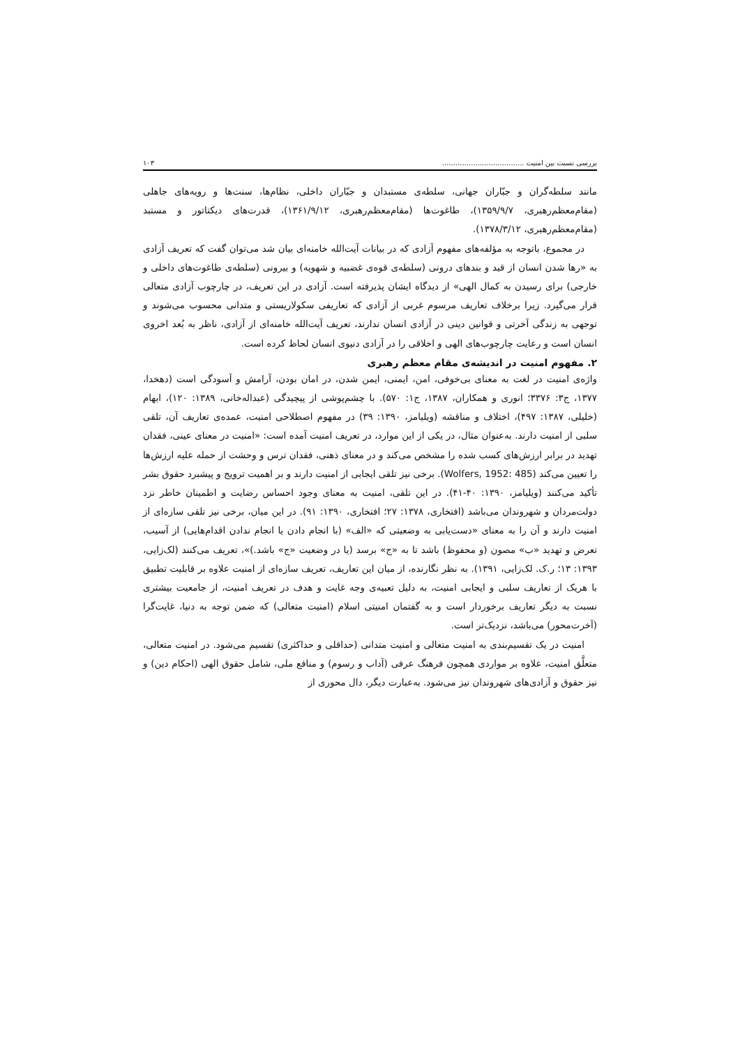بررسی نسبت بین امنیت ..................................... ۱۰۳
مانند سلطه‌گران و جبّاران جهانی، سلطه‌ی مستبدان و جبّاران داخلی، نظام‌ها، سنت‌ها و رویه‌های جاهلی (مقام‌معظم‌رهبری، ۱۳۵۹/۹/۷)، طاغوت‌ها (مقام‌معظم‌رهبری، ۱۳۶۱/۹/۱۲)، قدرت‌های دیکتاتور و مستبد (مقام‌معظم‌رهبری، ۱۳۷۸/۳/۱۲).
در مجموع، باتوجه به مؤلفه‌های مفهوم آزادی که در بیانات آیت‌الله خامنه‌ای بیان شد می‌توان گفت که تعریف آزادی به «رها شدن انسان از قید و بندهای درونی (سلطه‌ی قوه‌ی غضبیه و شهویه) و بیرونی (سلطه‌ی طاغوت‌های داخلی و خارجی) برای رسیدن به کمال الهی» از دیدگاه ایشان پذیرفته است. آزادی در این تعریف، در چارچوب آزادی متعالی قرار می‌گیرد. زیرا برخلاف تعاریف مرسوم غربی از آزادی که تعاریفی سکولاریستی و متدانی محسوب می‌شوند و توجهی به زندگی آخرتی و قوانین دینی در آزادی انسان ندارند، تعریف آیت‌الله خامنه‌ای از آزادی، ناظر به بُعد اخروی انسان است و رعایت چارچوب‌های الهی و اخلاقی را در آزادی دنیوی انسان لحاظ کرده است.
۲. مفهوم امنیت در اندیشه‌ی مقام معظم رهبری
واژه‌ی امنیت در لغت به معنای بی‌خوفی، امن، ایمنی، ایمن شدن، در امان بودن، آرامش و آسودگی است (دهخدا، ۱۳۷۷، ج۳: ۳۳۷۶؛ انوری و همکاران، ۱۳۸۷، ج۱: ۵۷۰). با چشم‌پوشی از پیچیدگی (عبداله‌خانی، ۱۳۸۹: ۱۲۰)، ابهام (خلیلی، ۱۳۸۷: ۴۹۷)، اختلاف و مناقشه (ویلیامز، ۱۳۹۰: ۳۹) در مفهوم اصطلاحی امنیت، عمده‌ی تعاریف آن، تلقی سلبی از امنیت دارند. به‌عنوان مثال، در یکی از این موارد، در تعریف امنیت آمده است: «امنیت در معنای عینی، فقدان تهدید در برابر ارزش‌های کسب شده را مشخص می‌کند و در معنای ذهنی، فقدان ترس و وحشت از حمله علیه ارزش‌ها را تعیین می‌کند (Wolfers, 1952: 485). برخی نیز تلقی ایجابی از امنیت دارند و بر اهمیت ترویج و پیشبرد حقوق بشر تأکید می‌کنند (ویلیامز، ۱۳۹۰: ۴۰-۴۱). در این تلقی، امنیت به معنای وجود احساس رضایت و اطمینان خاطر نزد دولت‌مردان و شهروندان می‌باشد (افتخاری، ۱۳۷۸: ۲۷؛ افتخاری، ۱۳۹۰: ۹۱). در این میان، برخی نیز تلقی سازه‌ای از امنیت دارند و آن را به معنای «دست‌یابی به وضعیتی که «الف» (با انجام دادن یا انجام ندادن اقدام‌هایی) از آسیب، تعرض و تهدید «ب» مصون (و محفوظ) باشد تا به «ج» برسد (یا در وضعیت «ج» باشد.)»، تعریف می‌کنند (لک‌زایی، ۱۳۹۳: ۱۳؛ ر.ک. لک‌زایی، ۱۳۹۱). به نظر نگارنده، از میان این تعاریف، تعریف سازه‌ای از امنیت علاوه بر قابلیت تطبیق با هریک از تعاریف سلبی و ایجابی امنیت، به دلیل تعبیه‌ی وجه غایت و هدف در تعریف امنیت، از جامعیت بیشتری نسبت به دیگر تعاریف برخوردار است و به گفتمان امنیتی اسلام (امنیت متعالی) که ضمن توجه به دنیا، غایت‌گرا (آخرت‌محور) می‌باشد، نزدیک‌تر است.
امنیت در یک تقسیم‌بندی به امنیت متعالی و امنیت متدانی (حداقلی و حداکثری) تقسیم می‌شود. در امنیت متعالی، متعلَّق امنیت، علاوه بر مواردی همچون فرهنگ عرفی (آداب و رسوم) و منافع ملی، شامل حقوق الهی (احکام دین) و نیز حقوق و آزادی‌های شهروندان نیز می‌شود. به‌عبارت دیگر، دال محوری از